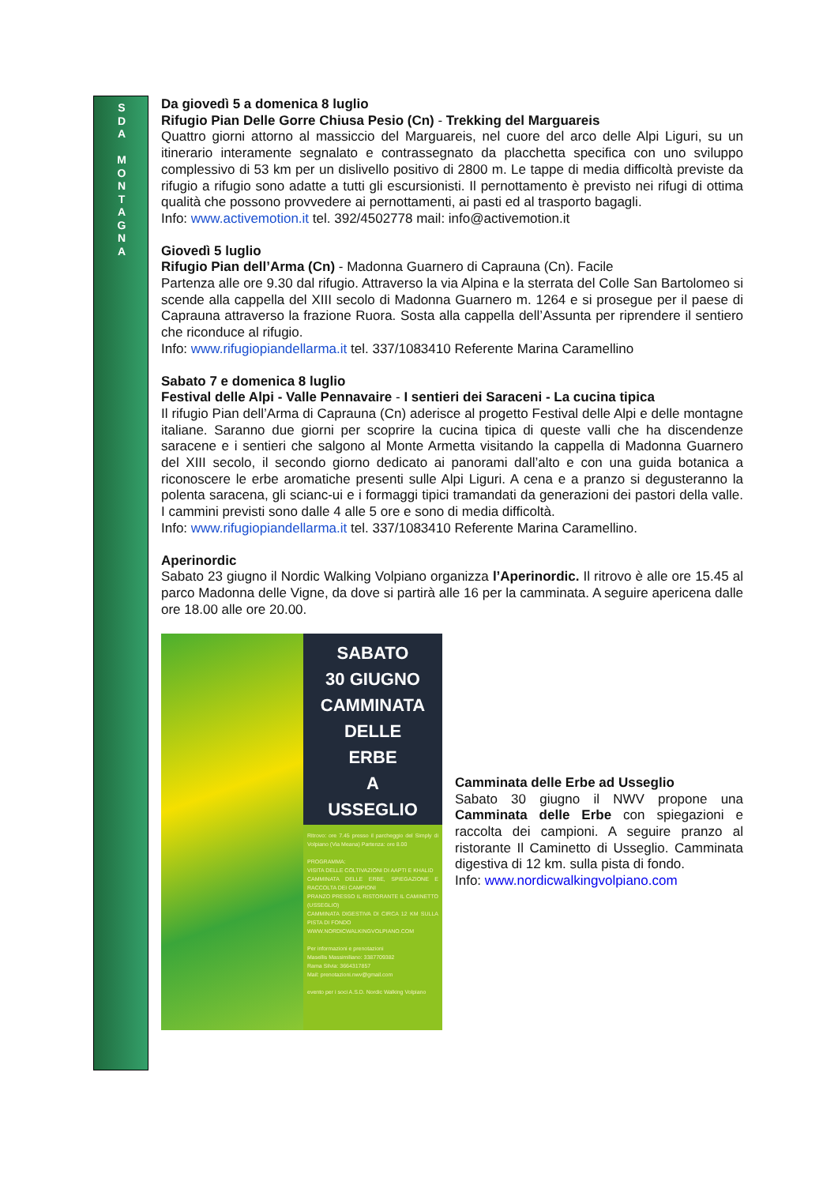S
D
A
M
O
N
T
A
G
N
A
Da giovedì 5 a domenica 8 luglio
Rifugio Pian Delle Gorre Chiusa Pesio (Cn) - Trekking del Marguareis
Quattro giorni attorno al massiccio del Marguareis, nel cuore del arco delle Alpi Liguri, su un itinerario interamente segnalato e contrassegnato da placchetta specifica con uno sviluppo complessivo di 53 km per un dislivello positivo di 2800 m. Le tappe di media difficoltà previste da rifugio a rifugio sono adatte a tutti gli escursionisti. Il pernottamento è previsto nei rifugi di ottima qualità che possono provvedere ai pernottamenti, ai pasti ed al trasporto bagagli.
Info: www.activemotion.it tel. 392/4502778 mail: info@activemotion.it
Giovedì 5 luglio
Rifugio Pian dell’Arma (Cn) - Madonna Guarnero di Caprauna (Cn). Facile
Partenza alle ore 9.30 dal rifugio. Attraverso la via Alpina e la sterrata del Colle San Bartolomeo si scende alla cappella del XIII secolo di Madonna Guarnero m. 1264 e si prosegue per il paese di Caprauna attraverso la frazione Ruora. Sosta alla cappella dell’Assunta per riprendere il sentiero che riconduce al rifugio.
Info: www.rifugiopiandellarma.it tel. 337/1083410 Referente Marina Caramellino
Sabato 7 e domenica 8 luglio
Festival delle Alpi - Valle Pennavaire - I sentieri dei Saraceni - La cucina tipica
Il rifugio Pian dell’Arma di Caprauna (Cn) aderisce al progetto Festival delle Alpi e delle montagne italiane. Saranno due giorni per scoprire la cucina tipica di queste valli che ha discendenze saracene e i sentieri che salgono al Monte Armetta visitando la cappella di Madonna Guarnero del XIII secolo, il secondo giorno dedicato ai panorami dall’alto e con una guida botanica a riconoscere le erbe aromatiche presenti sulle Alpi Liguri. A cena e a pranzo si degusteranno la polenta saracena, gli scianc-ui e i formaggi tipici tramandati da generazioni dei pastori della valle. I cammini previsti sono dalle 4 alle 5 ore e sono di media difficoltà.
Info: www.rifugiopiandellarma.it tel. 337/1083410 Referente Marina Caramellino.
Aperinordic
Sabato 23 giugno il Nordic Walking Volpiano organizza l’Aperinordic. Il ritrovo è alle ore 15.45 al parco Madonna delle Vigne, da dove si partirà alle 16 per la camminata. A seguire apericena dalle ore 18.00 alle ore 20.00.
SABATO
30 GIUGNO
CAMMINATA
DELLE
ERBE
A
USSEGLIO
Ritrovo: ore 7.45 presso il parcheggio del Simply di Volpiano (Via Meana) Partenza: ore 8.00
PROGRAMMA:
VISITA DELLE COLTIVAZIONI DI AAPTI E KHALID
CAMMINATA DELLE ERBE, SPIEGAZIONE E RACCOLTA DEI CAMPIONI
PRANZO PRESSO IL RISTORANTE IL CAMINETTO (USSEGLIO)
CAMMINATA DIGESTIVA DI CIRCA 12 KM SULLA PISTA DI FONDO
WWW.NORDICWALKINGVOLPIANO.COM
Per informazioni e prenotazioni
Masellis Massimiliano: 3387709382
Rama Silvia: 3664317857
Mail: prenotazioni.nwv@gmail.com
evento per i soci A.S.D. Nordic Walking Volpiano
Camminata delle Erbe ad Usseglio
Sabato 30 giugno il NWV propone una Camminata delle Erbe con spiegazioni e raccolta dei campioni. A seguire pranzo al ristorante Il Caminetto di Usseglio. Camminata digestiva di 12 km. sulla pista di fondo.
Info: www.nordicwalkingvolpiano.com